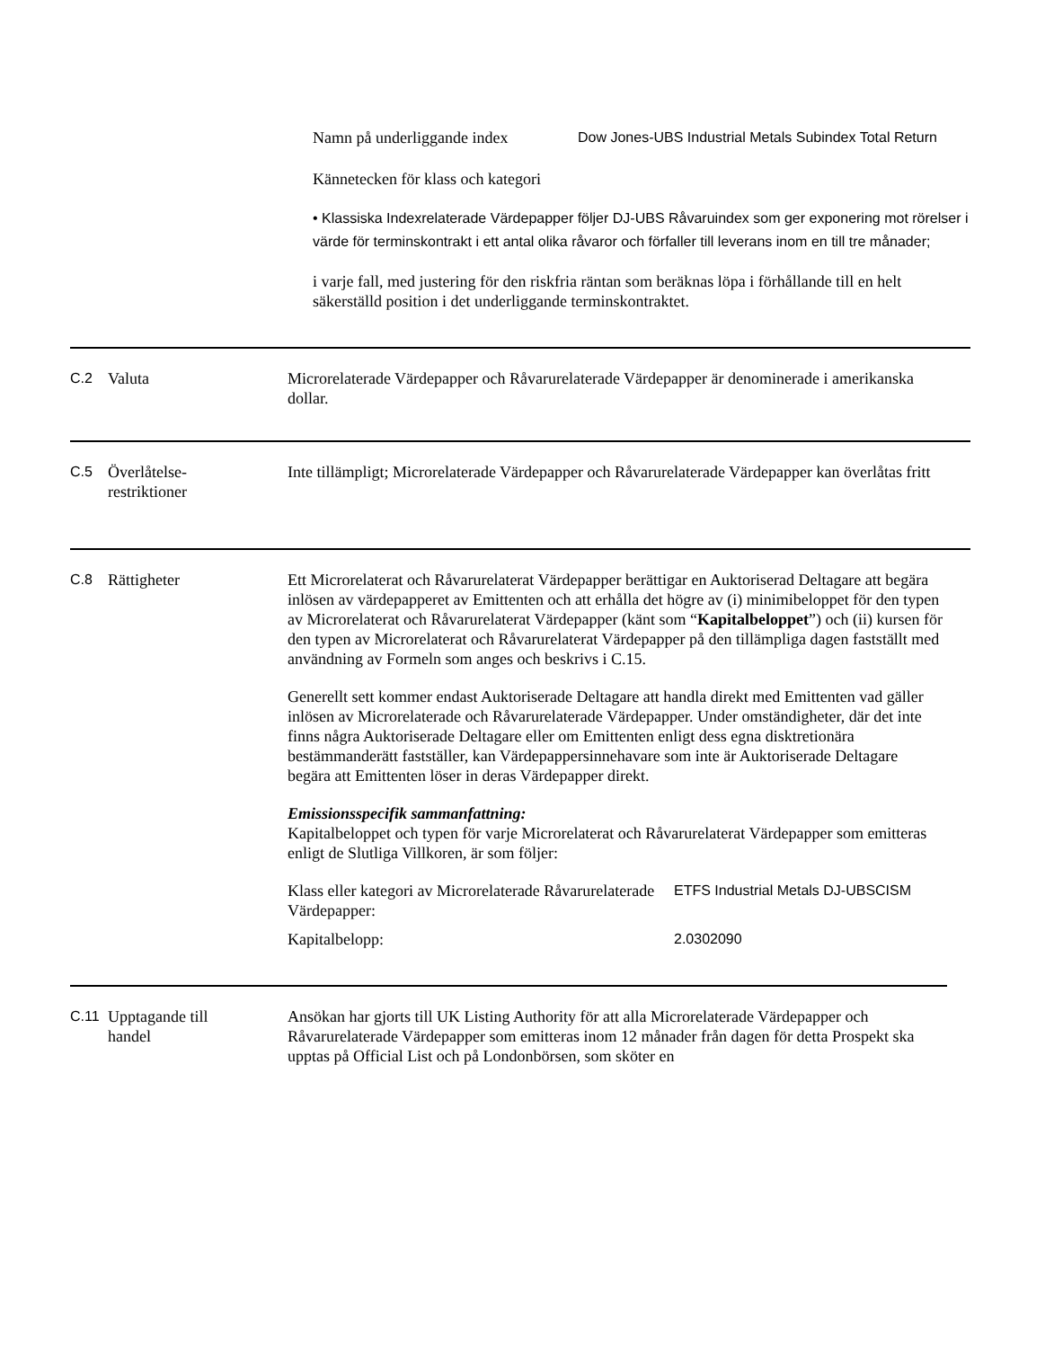| Namn på underliggande index | Dow Jones-UBS Industrial Metals Subindex Total Return |
Kännetecken för klass och kategori
• Klassiska Indexrelaterade Värdepapper följer DJ-UBS Råvaruindex som ger exponering mot rörelser i värde för terminskontrakt i ett antal olika råvaror och förfaller till leverans inom en till tre månader;
i varje fall, med justering för den riskfria räntan som beräknas löpa i förhållande till en helt säkerställd position i det underliggande terminskontraktet.
C.2 Valuta Microrelaterade Värdepapper och Råvarurelaterade Värdepapper är denominerade i amerikanska dollar.
C.5 Överlåtelse-
restriktioner
Inte tillämpligt; Microrelaterade Värdepapper och Råvarurelaterade Värdepapper kan överlåtas fritt
C.8 Rättigheter Ett Microrelaterat och Råvarurelaterat Värdepapper berättigar en Auktoriserad Deltagare att begära inlösen av värdepapperet av Emittenten och att erhålla det högre av (i) minimibeloppet för den typen av Microrelaterat och Råvarurelaterat Värdepapper (känt som “Kapitalbeloppet”) och (ii) kursen för den typen av Microrelaterat och Råvarurelaterat Värdepapper på den tillämpliga dagen fastställt med användning av Formeln som anges och beskrivs i C.15.
Generellt sett kommer endast Auktoriserade Deltagare att handla direkt med Emittenten vad gäller inlösen av Microrelaterade och Råvarurelaterade Värdepapper. Under omständigheter, där det inte finns några Auktoriserade Deltagare eller om Emittenten enligt dess egna disktretionära bestämmanderätt fastställer, kan Värdepappersinnehavare som inte är Auktoriserade Deltagare begära att Emittenten löser in deras Värdepapper direkt.
Emissionsspecifik sammanfattning:
Kapitalbeloppet och typen för varje Microrelaterat och Råvarurelaterat Värdepapper som emitteras enligt de Slutliga Villkoren, är som följer:
| Klass eller kategori av Microrelaterade Råvarurelaterade Värdepapper: | ETFS Industrial Metals DJ-UBSCISM |
| Kapitalbelopp: | 2.0302090 |
C.11 Upptagande till
handel
Ansökan har gjorts till UK Listing Authority för att alla Microrelaterade Värdepapper och Råvarurelaterade Värdepapper som emitteras inom 12 månader från dagen för detta Prospekt ska upptas på Official List och på Londonbörsen, som sköter en